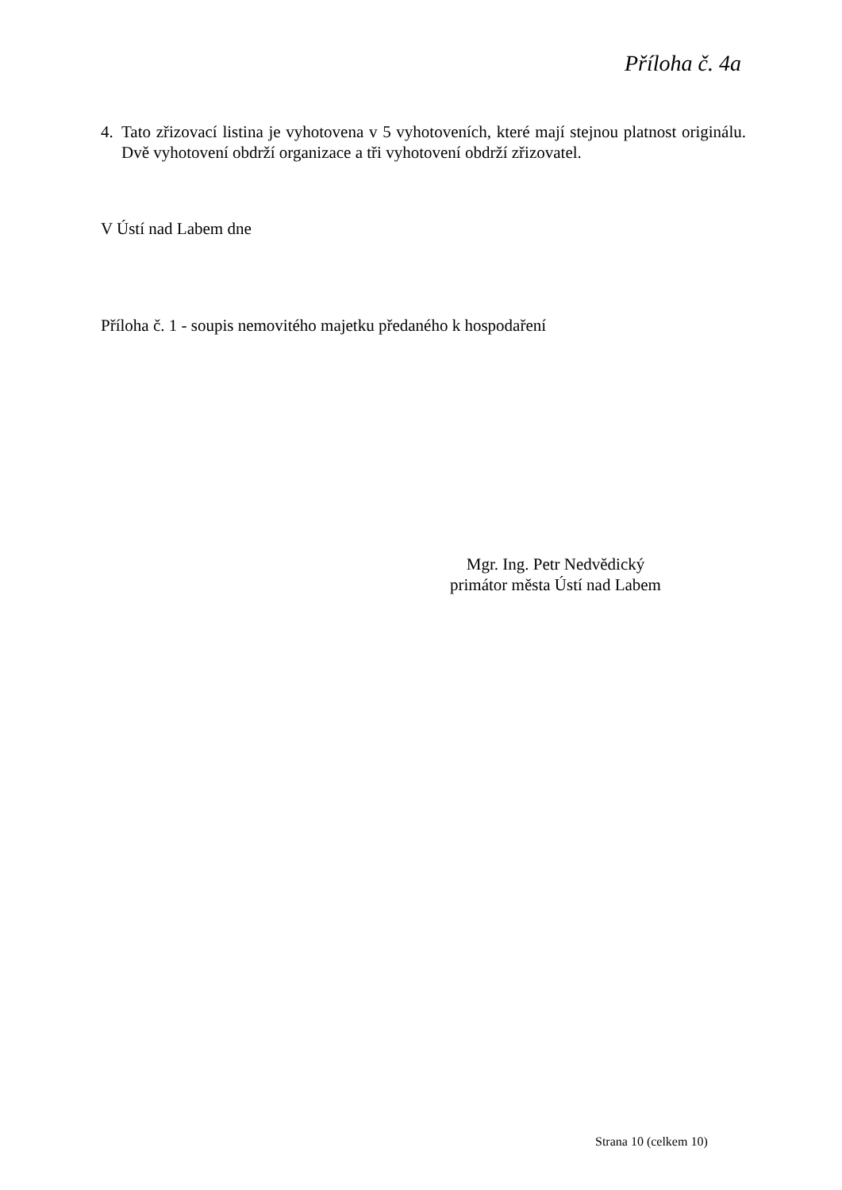Příloha č. 4a
4. Tato zřizovací listina je vyhotovena v 5 vyhotoveních, které mají stejnou platnost originálu. Dvě vyhotovení obdrží organizace a tři vyhotovení obdrží zřizovatel.
V Ústí nad Labem dne
Příloha č. 1 - soupis nemovitého majetku předaného k hospodaření
Mgr. Ing. Petr Nedvědický
primátor města Ústí nad Labem
Strana 10 (celkem 10)